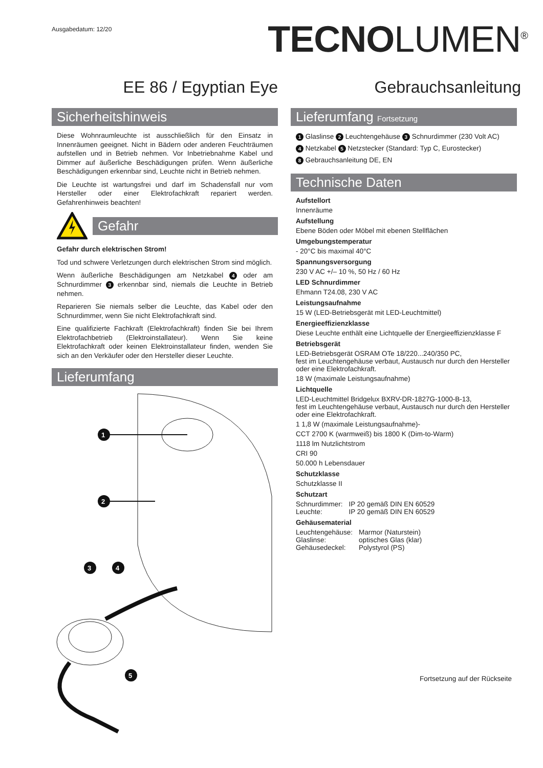Ausgabedatum: 12/20
TECNOLUMEN<sup>®</sup>
EE 86 / Egyptian Eye Gebrauchsanleitung
Sicherheitshinweis
Diese Wohnraumleuchte ist ausschließlich für den Einsatz in Innenräumen geeignet. Nicht in Bädern oder anderen Feuchträumen aufstellen und in Betrieb nehmen. Vor Inbetriebnahme Kabel und Dimmer auf äußerliche Beschädigungen prüfen. Wenn äußerliche Beschädigungen erkennbar sind, Leuchte nicht in Betrieb nehmen.
Die Leuchte ist wartungsfrei und darf im Schadensfall nur vom Hersteller oder einer Elektrofachkraft repariert werden. Gefahrenhinweis beachten!
Gefahr
Gefahr durch elektrischen Strom!
Tod und schwere Verletzungen durch elektrischen Strom sind möglich.
Wenn äußerliche Beschädigungen am Netzkabel 4 oder am Schnurdimmer 3 erkennbar sind, niemals die Leuchte in Betrieb nehmen.
Reparieren Sie niemals selber die Leuchte, das Kabel oder den Schnurdimmer, wenn Sie nicht Elektrofachkraft sind.
Eine qualifizierte Fachkraft (Elektrofachkraft) finden Sie bei Ihrem Elektrofachbetrieb (Elektroinstallateur). Wenn Sie keine Elektrofachkraft oder keinen Elektroinstallateur finden, wenden Sie sich an den Verkäufer oder den Hersteller dieser Leuchte.
Lieferumfang
1
2
3
4
5
Lieferumfang Fortsetzung
1 Glaslinse 2 Leuchtengehäuse 3 Schnurdimmer (230 Volt AC)
4 Netzkabel 5 Netzstecker (Standard: Typ C, Eurostecker)
8 Gebrauchsanleitung DE, EN
Technische Daten
Aufstellort
Innenräume
Aufstellung
Ebene Böden oder Möbel mit ebenen Stellflächen
Umgebungstemperatur
- 20°C bis maximal 40°C
Spannungsversorgung
230 V AC +/– 10 %, 50 Hz / 60 Hz
LED Schnurdimmer
Ehmann T24.08, 230 V AC
Leistungsaufnahme
15 W (LED-Betriebsgerät mit LED-Leuchtmittel)
Energieeffizienzklasse
Diese Leuchte enthält eine Lichtquelle der Energieeffizienzklasse F
Betriebsgerät
LED-Betriebsgerät OSRAM OTe 18/220...240/350 PC,
fest im Leuchtengehäuse verbaut, Austausch nur durch den Hersteller oder eine Elektrofachkraft.
18 W (maximale Leistungsaufnahme)
Lichtquelle
LED-Leuchtmittel Bridgelux BXRV-DR-1827G-1000-B-13,
fest im Leuchtengehäuse verbaut, Austausch nur durch den Hersteller oder eine Elektrofachkraft.
1 1,8 W (maximale Leistungsaufnahme)-
CCT 2700 K (warmweiß) bis 1800 K (Dim-to-Warm)
1118 lm Nutzlichtstrom
CRI 90
50.000 h Lebensdauer
Schutzklasse
Schutzklasse II
Schutzart
| Schnurdimmer: | IP 20 gemäß DIN EN 60529 |
| Leuchte: | IP 20 gemäß DIN EN 60529 |
Gehäusematerial
| Leuchtengehäuse: | Marmor (Naturstein) |
| Glaslinse: | optisches Glas (klar) |
| Gehäusedeckel: | Polystyrol (PS) |
Fortsetzung auf der Rückseite